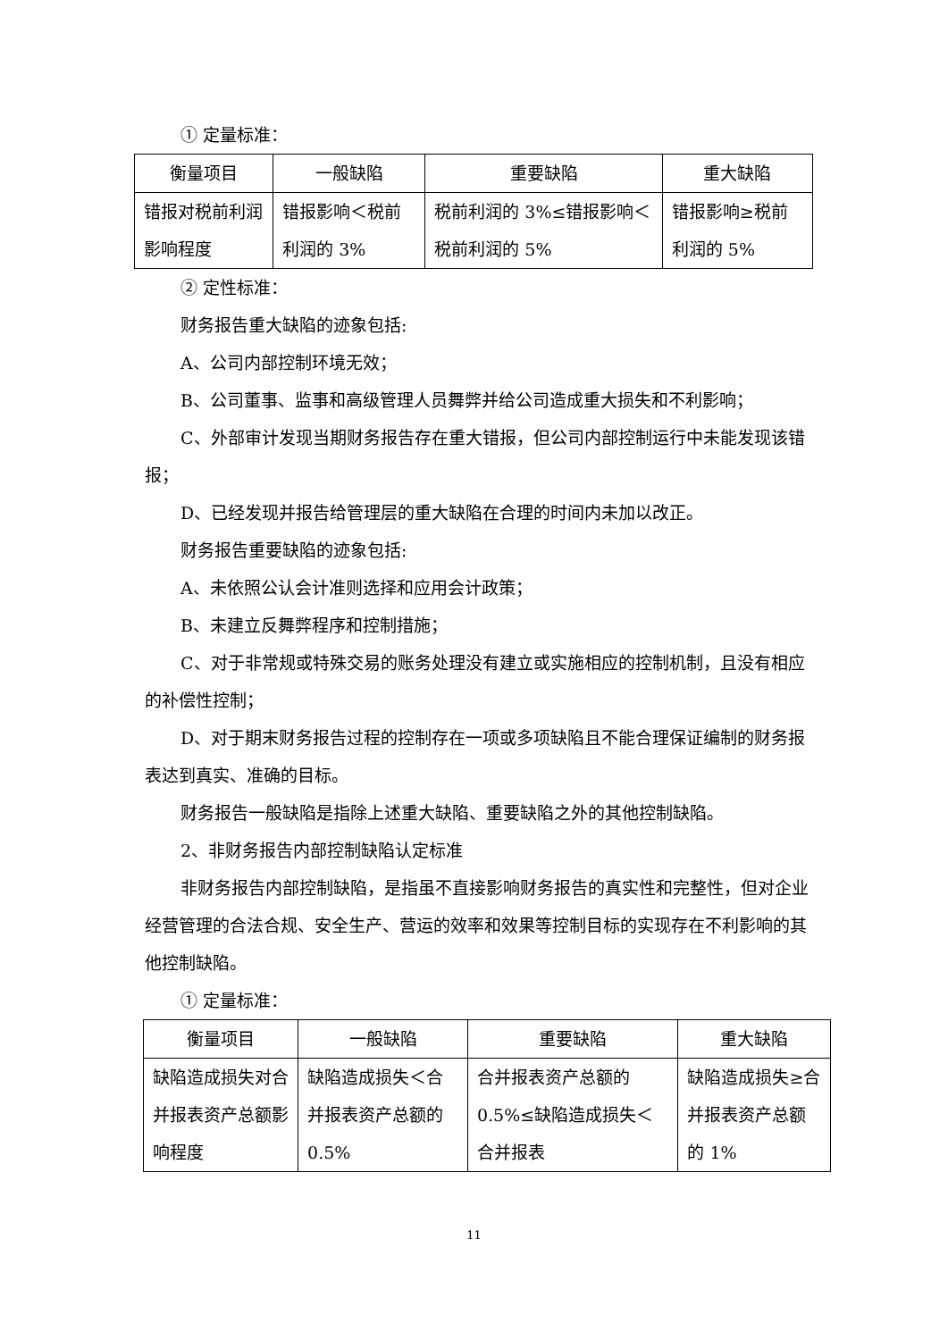① 定量标准：
| 衡量项目 | 一般缺陷 | 重要缺陷 | 重大缺陷 |
| --- | --- | --- | --- |
| 错报对税前利润影响程度 | 错报影响＜税前利润的 3% | 税前利润的 3%≤错报影响＜税前利润的 5% | 错报影响≥税前利润的 5% |
② 定性标准：
财务报告重大缺陷的迹象包括:
A、公司内部控制环境无效；
B、公司董事、监事和高级管理人员舞弊并给公司造成重大损失和不利影响；
C、外部审计发现当期财务报告存在重大错报，但公司内部控制运行中未能发现该错报；
D、已经发现并报告给管理层的重大缺陷在合理的时间内未加以改正。
财务报告重要缺陷的迹象包括:
A、未依照公认会计准则选择和应用会计政策；
B、未建立反舞弊程序和控制措施；
C、对于非常规或特殊交易的账务处理没有建立或实施相应的控制机制，且没有相应的补偿性控制；
D、对于期末财务报告过程的控制存在一项或多项缺陷且不能合理保证编制的财务报表达到真实、准确的目标。
财务报告一般缺陷是指除上述重大缺陷、重要缺陷之外的其他控制缺陷。
2、非财务报告内部控制缺陷认定标准
非财务报告内部控制缺陷，是指虽不直接影响财务报告的真实性和完整性，但对企业经营管理的合法合规、安全生产、营运的效率和效果等控制目标的实现存在不利影响的其他控制缺陷。
① 定量标准：
| 衡量项目 | 一般缺陷 | 重要缺陷 | 重大缺陷 |
| --- | --- | --- | --- |
| 缺陷造成损失对合并报表资产总额影响程度 | 缺陷造成损失＜合并报表资产总额的 0.5% | 合并报表资产总额的 0.5%≤缺陷造成损失＜合并报表 | 缺陷造成损失≥合并报表资产总额的 1% |
11